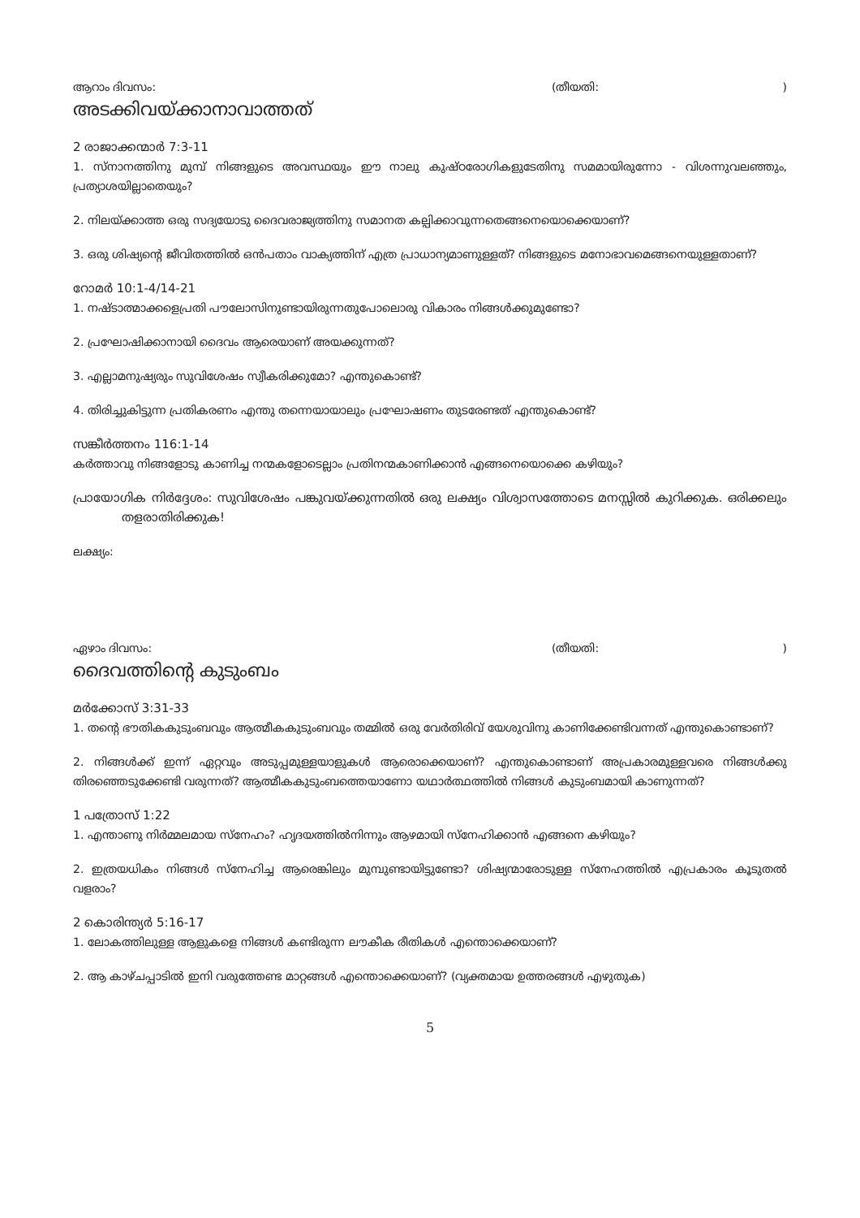ആറാം ദിവസം: (തീയതി:)
അടക്കിവയ്ക്കാനാവാത്തത്
2 രാജാക്കന്മാർ 7:3-11
1. സ്നാനത്തിനു മുമ്പ് നിങ്ങളുടെ അവസ്ഥയും ഈ നാലു കുഷ്ഠരോഗികളുടേതിനു സമമായിരുന്നോ - വിശന്നുവലഞ്ഞും, പ്രത്യാശയില്ലാതെയും?
2. നിലയ്ക്കാത്ത ഒരു സദ്യയോടു ദൈവരാജ്യത്തിനു സമാനത കല്പിക്കാവുന്നതെങ്ങനെയൊക്കെയാണ്?
3. ഒരു ശിഷ്യന്റെ ജീവിതത്തിൽ ഒൻപതാം വാക്യത്തിന് എത്ര പ്രാധാന്യമാണുള്ളത്? നിങ്ങളുടെ മനോഭാവമെങ്ങനെയുള്ളതാണ്?
റോമർ 10:1-4/14-21
1. നഷ്ടാത്മാക്കളെപ്രതി പൗലോസിനുണ്ടായിരുന്നതുപോലൊരു വികാരം നിങ്ങൾക്കുമുണ്ടോ?
2. പ്രഘോഷിക്കാനായി ദൈവം ആരെയാണ് അയക്കുന്നത്?
3. എല്ലാമനുഷ്യരും സുവിശേഷം സ്വീകരിക്കുമോ? എന്തുകൊണ്ട്?
4. തിരിച്ചുകിട്ടുന്ന പ്രതികരണം എന്തു തന്നെയായാലും പ്രഘോഷണം തുടരേണ്ടത് എന്തുകൊണ്ട്?
സങ്കീർത്തനം 116:1-14
കർത്താവു നിങ്ങളോടു കാണിച്ച നന്മകളോടെല്ലാം പ്രതിനന്മകാണിക്കാൻ എങ്ങനെയൊക്കെ കഴിയും?
പ്രായോഗിക നിർദ്ദേശം: സുവിശേഷം പങ്കുവയ്ക്കുന്നതിൽ ഒരു ലക്ഷ്യം വിശ്വാസത്തോടെ മനസ്സിൽ കുറിക്കുക. ഒരിക്കലും തളരാതിരിക്കുക!
ലക്ഷ്യം:
ഏഴാം ദിവസം: (തീയതി:)
ദൈവത്തിന്റെ കുടുംബം
മർക്കോസ് 3:31-33
1. തന്റെ ഭൗതികകുടുംബവും ആത്മീകകുടുംബവും തമ്മിൽ ഒരു വേർതിരിവ് യേശുവിനു കാണിക്കേണ്ടിവന്നത് എന്തുകൊണ്ടാണ്?
2. നിങ്ങൾക്ക് ഇന്ന് ഏറ്റവും അടുപ്പമുള്ളയാളുകൾ ആരൊക്കെയാണ്? എന്തുകൊണ്ടാണ് അപ്രകാരമുള്ളവരെ നിങ്ങൾക്കു തിരഞ്ഞെടുക്കേണ്ടി വരുന്നത്? ആത്മീകകുടുംബത്തെയാണോ യഥാർത്ഥത്തിൽ നിങ്ങൾ കുടുംബമായി കാണുന്നത്?
1 പത്രോസ് 1:22
1. എന്താണു നിർമ്മലമായ സ്നേഹം? ഹൃദയത്തിൽനിന്നും ആഴമായി സ്നേഹിക്കാൻ എങ്ങനെ കഴിയും?
2. ഇത്രയധികം നിങ്ങൾ സ്നേഹിച്ച ആരെങ്കിലും മുമ്പുണ്ടായിട്ടുണ്ടോ? ശിഷ്യന്മാരോടുള്ള സ്നേഹത്തിൽ എപ്രകാരം കൂടുതൽ വളരാം?
2 കൊരിന്ത്യർ 5:16-17
1. ലോകത്തിലുള്ള ആളുകളെ നിങ്ങൾ കണ്ടിരുന്ന ലൗകീക രീതികൾ എന്തൊക്കെയാണ്?
2. ആ കാഴ്ചപ്പാടിൽ ഇനി വരുത്തേണ്ട മാറ്റങ്ങൾ എന്തൊക്കെയാണ്? (വ്യക്തമായ ഉത്തരങ്ങൾ എഴുതുക)
5